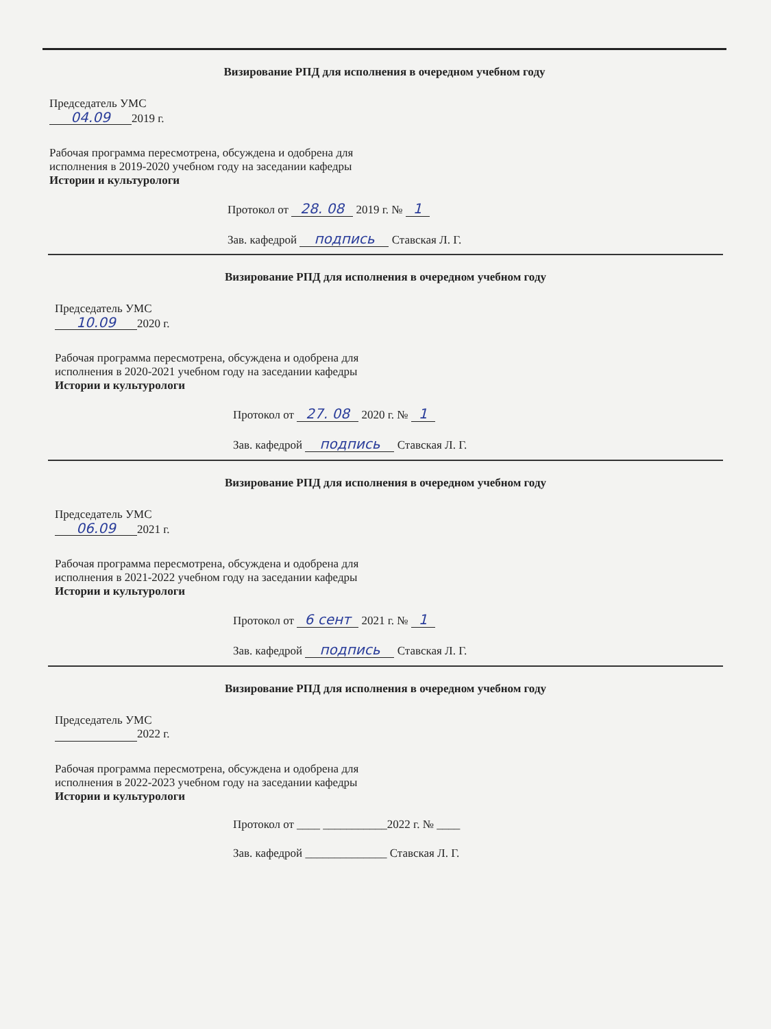Визирование РПД для исполнения в очередном учебном году
Председатель УМС
04.09 2019 г.
Рабочая программа пересмотрена, обсуждена и одобрена для
исполнения в 2019-2020 учебном году на заседании кафедры
Истории и культурологи
Протокол от 28. 08 2019 г. № 1
Зав. кафедрой подпись Ставская Л. Г.
Визирование РПД для исполнения в очередном учебном году
Председатель УМС
10.09 2020 г.
Рабочая программа пересмотрена, обсуждена и одобрена для
исполнения в 2020-2021 учебном году на заседании кафедры
Истории и культурологи
Протокол от 27. 08 2020 г. № 1
Зав. кафедрой подпись Ставская Л. Г.
Визирование РПД для исполнения в очередном учебном году
Председатель УМС
06.09 2021 г.
Рабочая программа пересмотрена, обсуждена и одобрена для
исполнения в 2021-2022 учебном году на заседании кафедры
Истории и культурологи
Протокол от 6 сент 2021 г. № 1
Зав. кафедрой подпись Ставская Л. Г.
Визирование РПД для исполнения в очередном учебном году
Председатель УМС
2022 г.
Рабочая программа пересмотрена, обсуждена и одобрена для
исполнения в 2022-2023 учебном году на заседании кафедры
Истории и культурологи
Протокол от ____ ___________2022 г. № ____
Зав. кафедрой ______________ Ставская Л. Г.